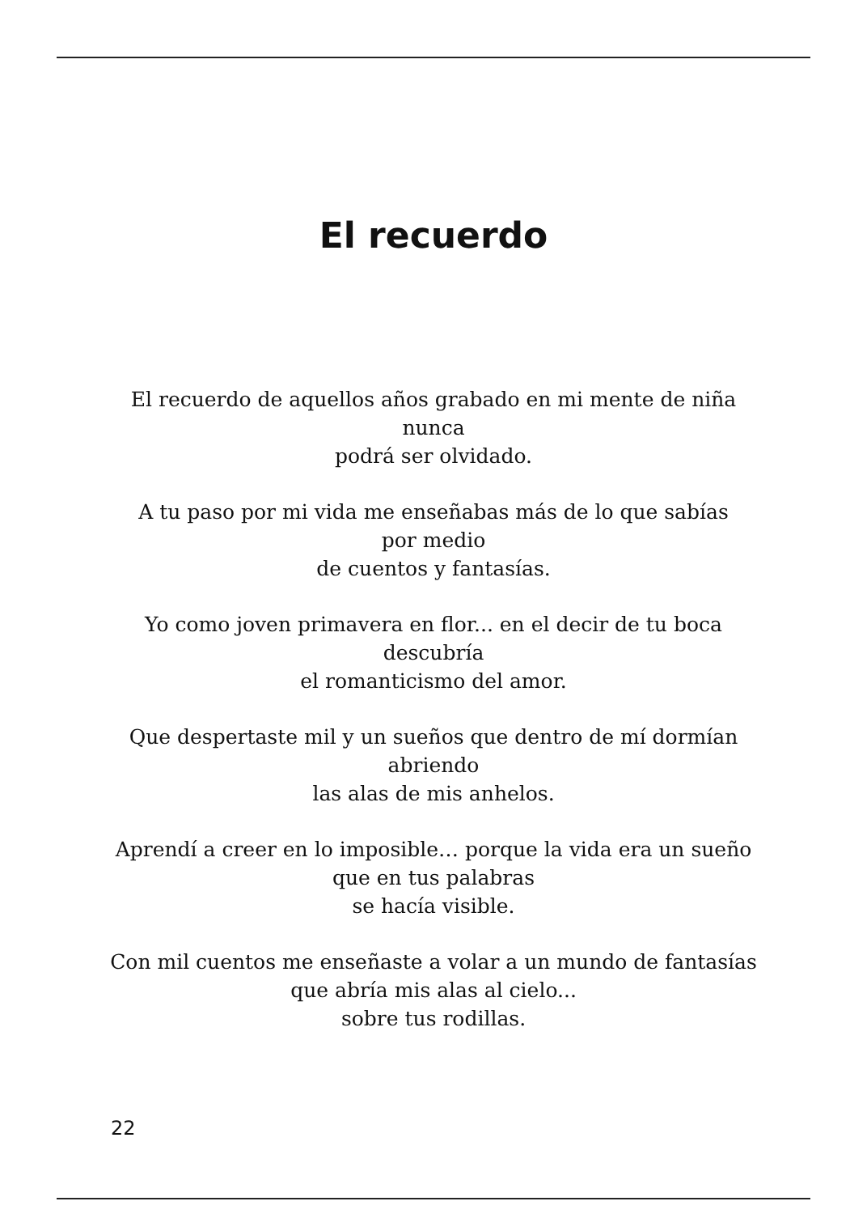El recuerdo
El recuerdo de aquellos años grabado en mi mente de niña
nunca
podrá ser olvidado.
A tu paso por mi vida me enseñabas más de lo que sabías
por medio
de cuentos y fantasías.
Yo como joven primavera en flor... en el decir de tu boca
descubría
el romanticismo del amor.
Que despertaste mil y un sueños que dentro de mí dormían
abriendo
las alas de mis anhelos.
Aprendí a creer en lo imposible… porque la vida era un sueño
que en tus palabras
se hacía visible.
Con mil cuentos me enseñaste a volar a un mundo de fantasías
que abría mis alas al cielo...
sobre tus rodillas.
22